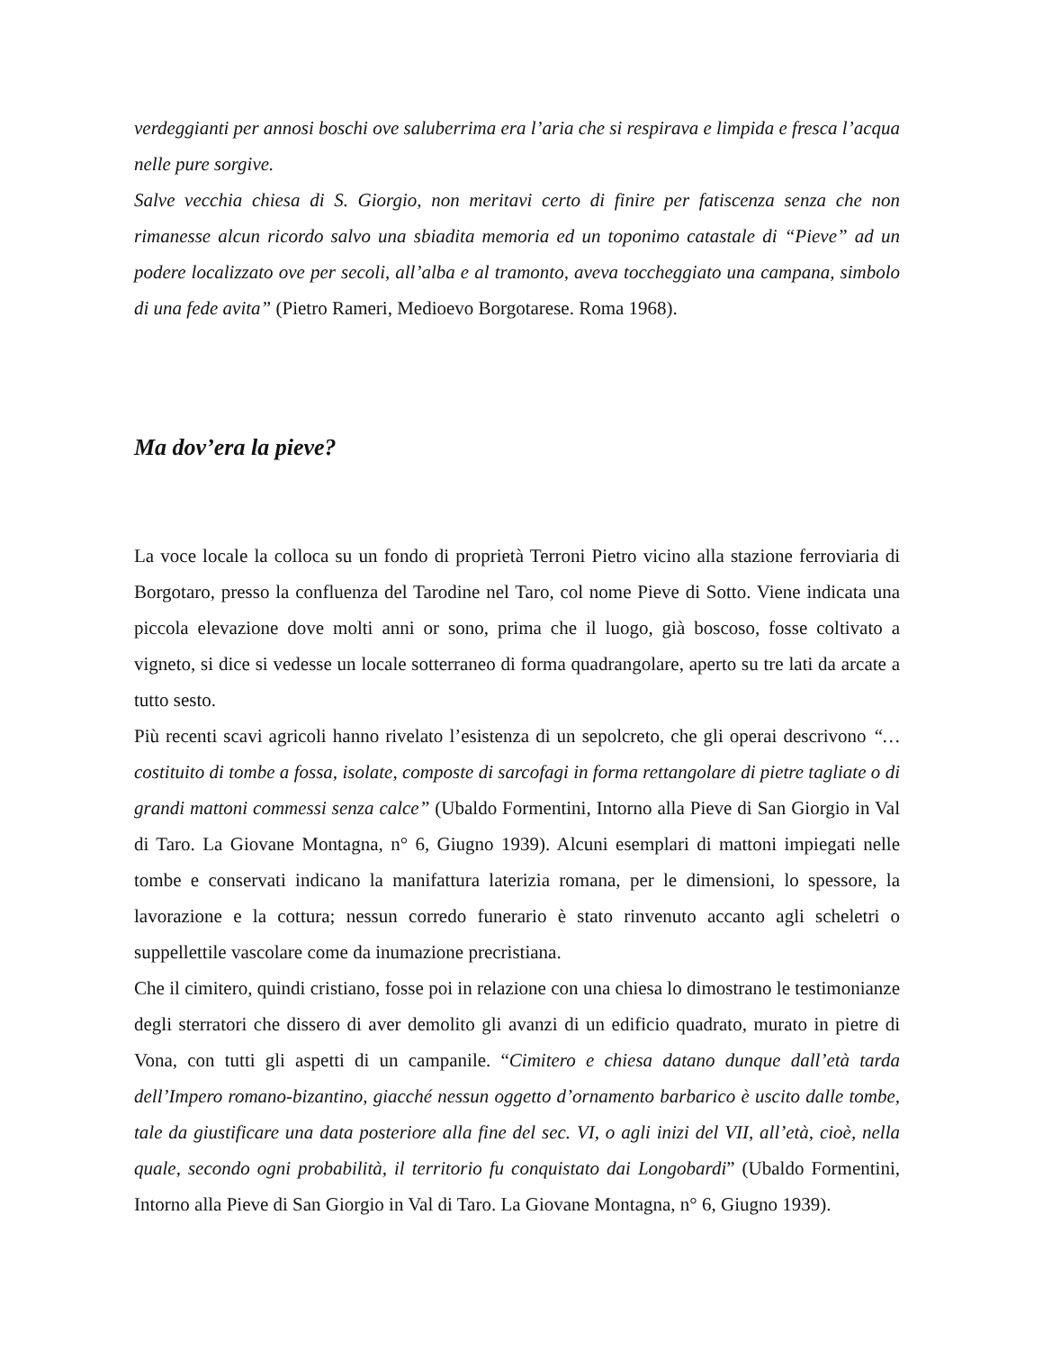verdeggianti per annosi boschi ove saluberrima era l’aria che si respirava e limpida e fresca l’acqua nelle pure sorgive.
Salve vecchia chiesa di S. Giorgio, non meritavi certo di finire per fatiscenza senza che non rimanesse alcun ricordo salvo una sbiadita memoria ed un toponimo catastale di “Pieve” ad un podere localizzato ove per secoli, all’alba e al tramonto, aveva toccheggiato una campana, simbolo di una fede avita” (Pietro Rameri, Medioevo Borgotarese. Roma 1968).
Ma dov’era la pieve?
La voce locale la colloca su un fondo di proprietà Terroni Pietro vicino alla stazione ferroviaria di Borgotaro, presso la confluenza del Tarodine nel Taro, col nome Pieve di Sotto. Viene indicata una piccola elevazione dove molti anni or sono, prima che il luogo, già boscoso, fosse coltivato a vigneto, si dice si vedesse un locale sotterraneo di forma quadrangolare, aperto su tre lati da arcate a tutto sesto.
Più recenti scavi agricoli hanno rivelato l’esistenza di un sepolcreto, che gli operai descrivono “… costituito di tombe a fossa, isolate, composte di sarcofagi in forma rettangolare di pietre tagliate o di grandi mattoni commessi senza calce” (Ubaldo Formentini, Intorno alla Pieve di San Giorgio in Val di Taro. La Giovane Montagna, n° 6, Giugno 1939). Alcuni esemplari di mattoni impiegati nelle tombe e conservati indicano la manifattura laterizia romana, per le dimensioni, lo spessore, la lavorazione e la cottura; nessun corredo funerario è stato rinvenuto accanto agli scheletri o suppellettile vascolare come da inumazione precristiana.
Che il cimitero, quindi cristiano, fosse poi in relazione con una chiesa lo dimostrano le testimonianze degli sterratori che dissero di aver demolito gli avanzi di un edificio quadrato, murato in pietre di Vona, con tutti gli aspetti di un campanile. “Cimitero e chiesa datano dunque dall’età tarda dell’Impero romano-bizantino, giacché nessun oggetto d’ornamento barbarico è uscito dalle tombe, tale da giustificare una data posteriore alla fine del sec. VI, o agli inizi del VII, all’età, cioè, nella quale, secondo ogni probabilità, il territorio fu conquistato dai Longobardi” (Ubaldo Formentini, Intorno alla Pieve di San Giorgio in Val di Taro. La Giovane Montagna, n° 6, Giugno 1939).